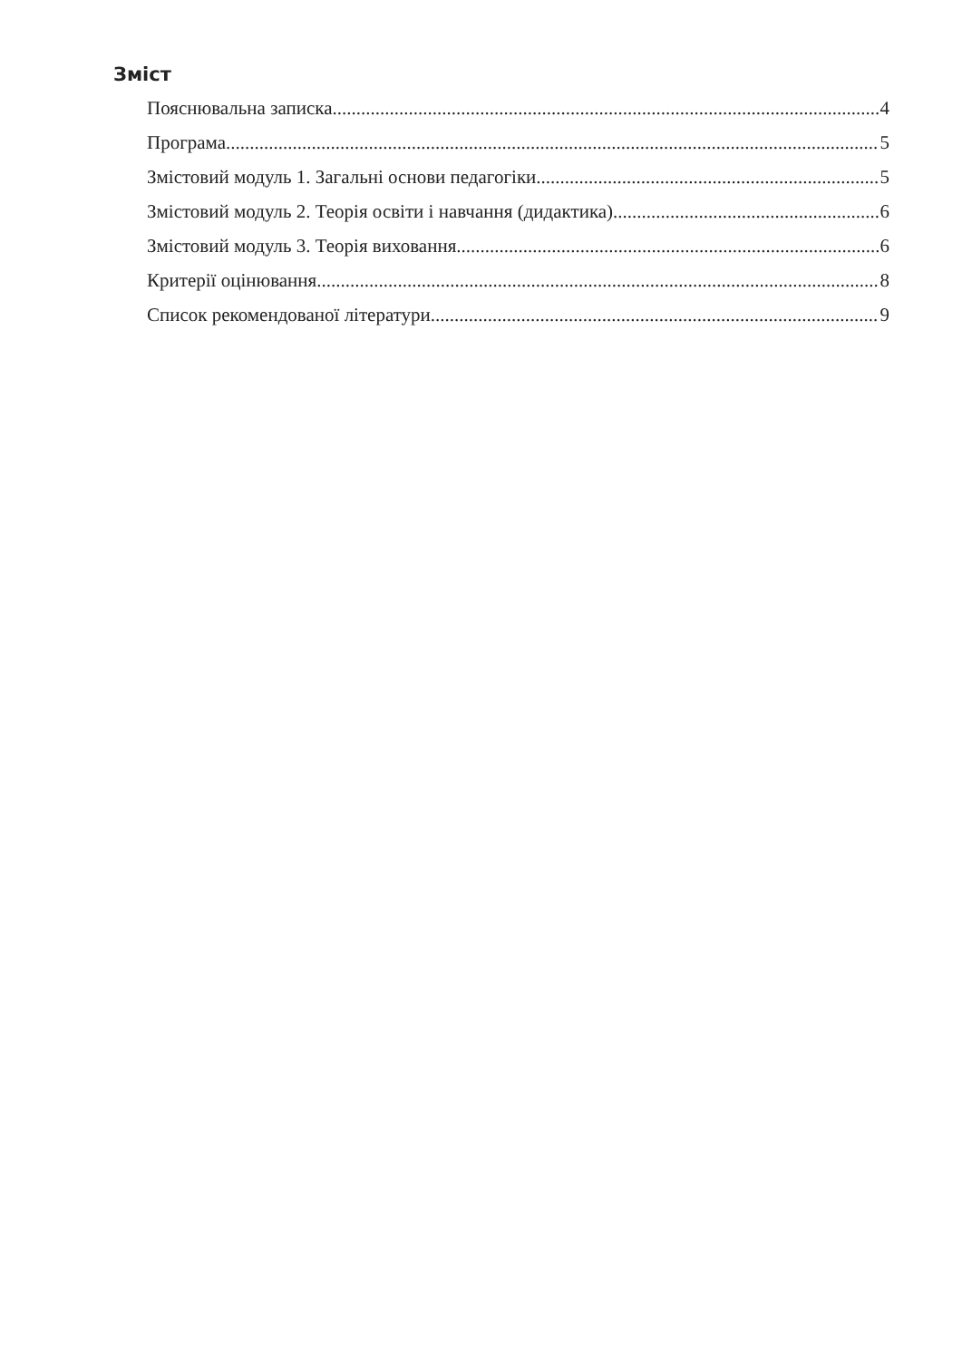Зміст
Пояснювальна записка 4
Програма 5
Змістовий модуль 1. Загальні основи педагогіки. 5
Змістовий модуль 2. Теорія освіти і навчання (дидактика). 6
Змістовий модуль 3. Теорія виховання. 6
Критерії оцінювання 8
Список рекомендованої літератури 9